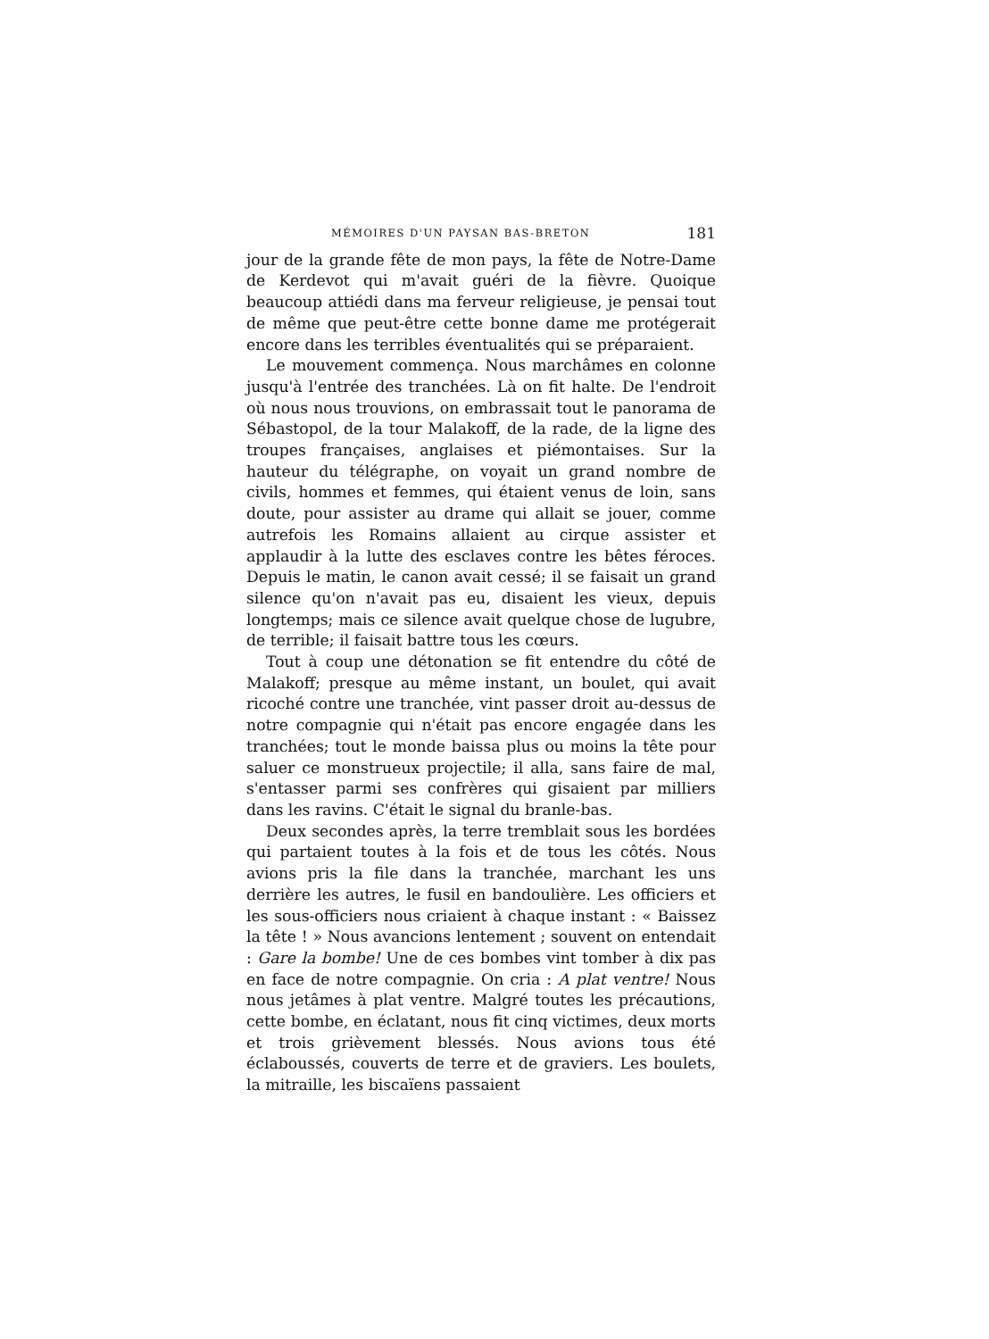MÉMOIRES D'UN PAYSAN BAS-BRETON 181
jour de la grande fête de mon pays, la fête de Notre-Dame de Kerdevot qui m'avait guéri de la fièvre. Quoique beaucoup attiédi dans ma ferveur religieuse, je pensai tout de même que peut-être cette bonne dame me protégerait encore dans les terribles éventualités qui se préparaient.
Le mouvement commença. Nous marchâmes en colonne jusqu'à l'entrée des tranchées. Là on fit halte. De l'endroit où nous nous trouvions, on embrassait tout le panorama de Sébastopol, de la tour Malakoff, de la rade, de la ligne des troupes françaises, anglaises et piémontaises. Sur la hauteur du télégraphe, on voyait un grand nombre de civils, hommes et femmes, qui étaient venus de loin, sans doute, pour assister au drame qui allait se jouer, comme autrefois les Romains allaient au cirque assister et applaudir à la lutte des esclaves contre les bêtes féroces. Depuis le matin, le canon avait cessé; il se faisait un grand silence qu'on n'avait pas eu, disaient les vieux, depuis longtemps; mais ce silence avait quelque chose de lugubre, de terrible; il faisait battre tous les cœurs.
Tout à coup une détonation se fit entendre du côté de Malakoff; presque au même instant, un boulet, qui avait ricoché contre une tranchée, vint passer droit au-dessus de notre compagnie qui n'était pas encore engagée dans les tranchées; tout le monde baissa plus ou moins la tête pour saluer ce monstrueux projectile; il alla, sans faire de mal, s'entasser parmi ses confrères qui gisaient par milliers dans les ravins. C'était le signal du branle-bas.
Deux secondes après, la terre tremblait sous les bordées qui partaient toutes à la fois et de tous les côtés. Nous avions pris la file dans la tranchée, marchant les uns derrière les autres, le fusil en bandoulière. Les officiers et les sous-officiers nous criaient à chaque instant : « Baissez la tête ! » Nous avancions lentement ; souvent on entendait : Gare la bombe! Une de ces bombes vint tomber à dix pas en face de notre compagnie. On cria : A plat ventre! Nous nous jetâmes à plat ventre. Malgré toutes les précautions, cette bombe, en éclatant, nous fit cinq victimes, deux morts et trois grièvement blessés. Nous avions tous été éclaboussés, couverts de terre et de graviers. Les boulets, la mitraille, les biscaïens passaient